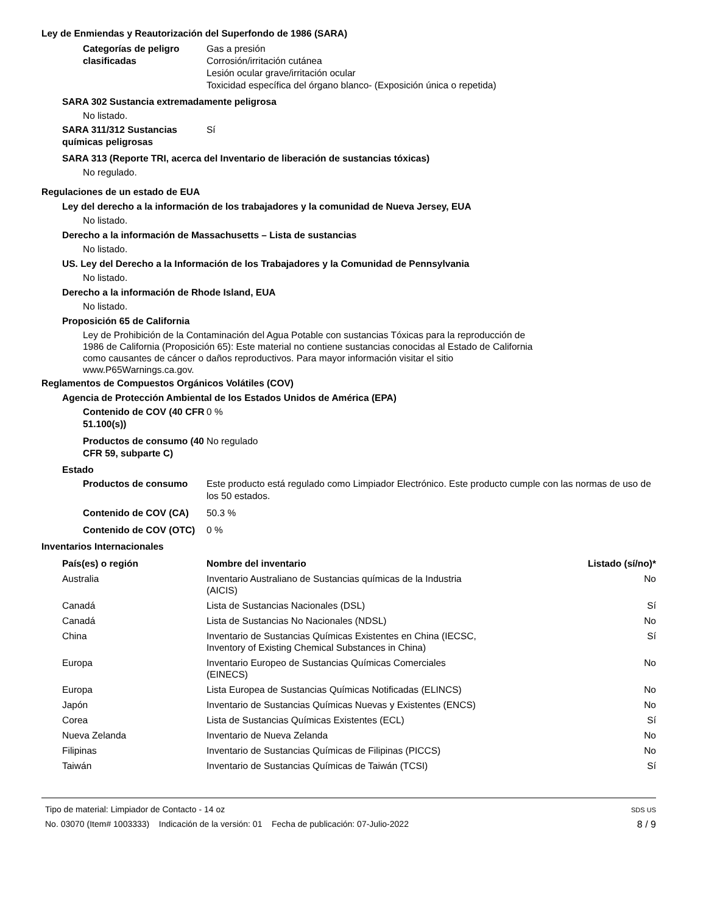Ley de Enmiendas y Reautorización del Superfondo de 1986 (SARA)
Categorías de peligro clasificadas
Gas a presión
Corrosión/irritación cutánea
Lesión ocular grave/irritación ocular
Toxicidad específica del órgano blanco- (Exposición única o repetida)
SARA 302 Sustancia extremadamente peligrosa
No listado.
SARA 311/312 Sustancias químicas peligrosas
Sí
SARA 313 (Reporte TRI, acerca del Inventario de liberación de sustancias tóxicas)
No regulado.
Regulaciones de un estado de EUA
Ley del derecho a la información de los trabajadores y la comunidad de Nueva Jersey, EUA
No listado.
Derecho a la información de Massachusetts – Lista de sustancias
No listado.
US. Ley del Derecho a la Información de los Trabajadores y la Comunidad de Pennsylvania
No listado.
Derecho a la información de Rhode Island, EUA
No listado.
Proposición 65 de California
Ley de Prohibición de la Contaminación del Agua Potable con sustancias Tóxicas para la reproducción de 1986 de California (Proposición 65): Este material no contiene sustancias conocidas al Estado de California como causantes de cáncer o daños reproductivos. Para mayor información visitar el sitio www.P65Warnings.ca.gov.
Reglamentos de Compuestos Orgánicos Volátiles (COV)
Agencia de Protección Ambiental de los Estados Unidos de América (EPA)
Contenido de COV (40 CFR 51.100(s))
0 %
Productos de consumo (40 CFR 59, subparte C)
No regulado
Estado
Productos de consumo Este producto está regulado como Limpiador Electrónico. Este producto cumple con las normas de uso de los 50 estados.
Contenido de COV (CA) 50.3 %
Contenido de COV (OTC)
0 %
Inventarios Internacionales
| País(es) o región | Nombre del inventario | Listado (sí/no)* |
| --- | --- | --- |
| Australia | Inventario Australiano de Sustancias químicas de la Industria (AICIS) | No |
| Canadá | Lista de Sustancias Nacionales (DSL) | Sí |
| Canadá | Lista de Sustancias No Nacionales (NDSL) | No |
| China | Inventario de Sustancias Químicas Existentes en China (IECSC, Inventory of Existing Chemical Substances in China) | Sí |
| Europa | Inventario Europeo de Sustancias Químicas Comerciales (EINECS) | No |
| Europa | Lista Europea de Sustancias Químicas Notificadas (ELINCS) | No |
| Japón | Inventario de Sustancias Químicas Nuevas y Existentes (ENCS) | No |
| Corea | Lista de Sustancias Químicas Existentes (ECL) | Sí |
| Nueva Zelanda | Inventario de Nueva Zelanda | No |
| Filipinas | Inventario de Sustancias Químicas de Filipinas (PICCS) | No |
| Taiwán | Inventario de Sustancias Químicas de Taiwán (TCSI) | Sí |
Tipo de material: Limpiador de Contacto - 14 oz
No. 03070 (Item# 1003333) Indicación de la versión: 01 Fecha de publicación: 07-Julio-2022
SDS US
8 / 9